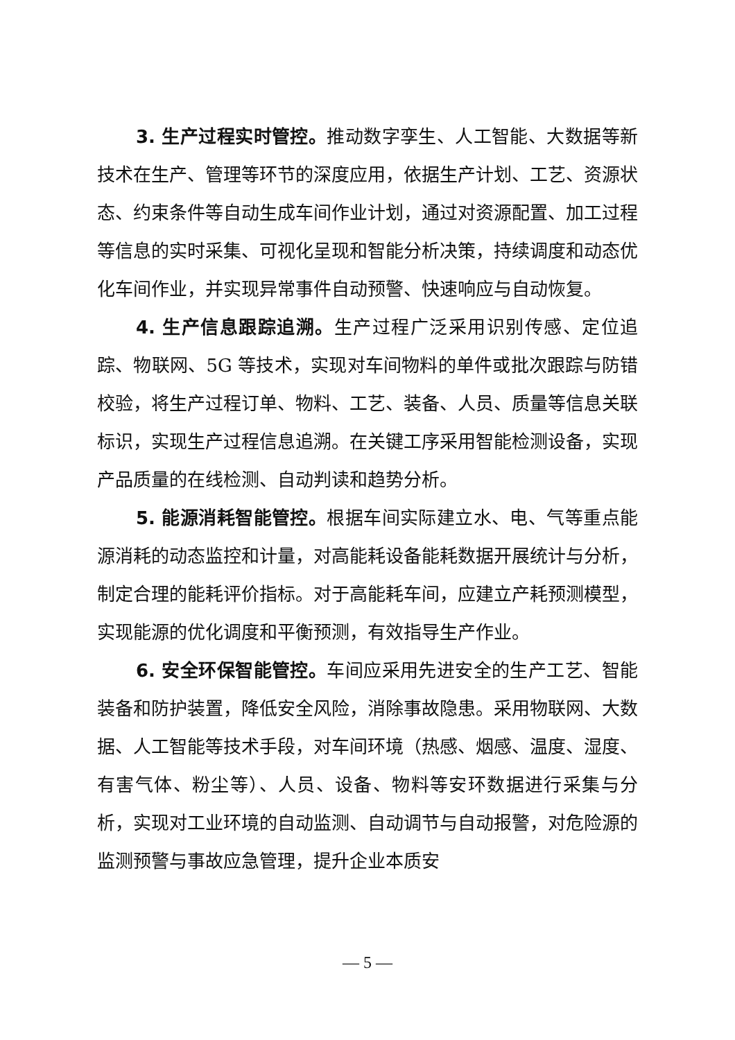3. 生产过程实时管控。推动数字孪生、人工智能、大数据等新技术在生产、管理等环节的深度应用，依据生产计划、工艺、资源状态、约束条件等自动生成车间作业计划，通过对资源配置、加工过程等信息的实时采集、可视化呈现和智能分析决策，持续调度和动态优化车间作业，并实现异常事件自动预警、快速响应与自动恢复。
4. 生产信息跟踪追溯。生产过程广泛采用识别传感、定位追踪、物联网、5G 等技术，实现对车间物料的单件或批次跟踪与防错校验，将生产过程订单、物料、工艺、装备、人员、质量等信息关联标识，实现生产过程信息追溯。在关键工序采用智能检测设备，实现产品质量的在线检测、自动判读和趋势分析。
5. 能源消耗智能管控。根据车间实际建立水、电、气等重点能源消耗的动态监控和计量，对高能耗设备能耗数据开展统计与分析，制定合理的能耗评价指标。对于高能耗车间，应建立产耗预测模型，实现能源的优化调度和平衡预测，有效指导生产作业。
6. 安全环保智能管控。车间应采用先进安全的生产工艺、智能装备和防护装置，降低安全风险，消除事故隐患。采用物联网、大数据、人工智能等技术手段，对车间环境（热感、烟感、温度、湿度、有害气体、粉尘等）、人员、设备、物料等安环数据进行采集与分析，实现对工业环境的自动监测、自动调节与自动报警，对危险源的监测预警与事故应急管理，提升企业本质安
— 5 —